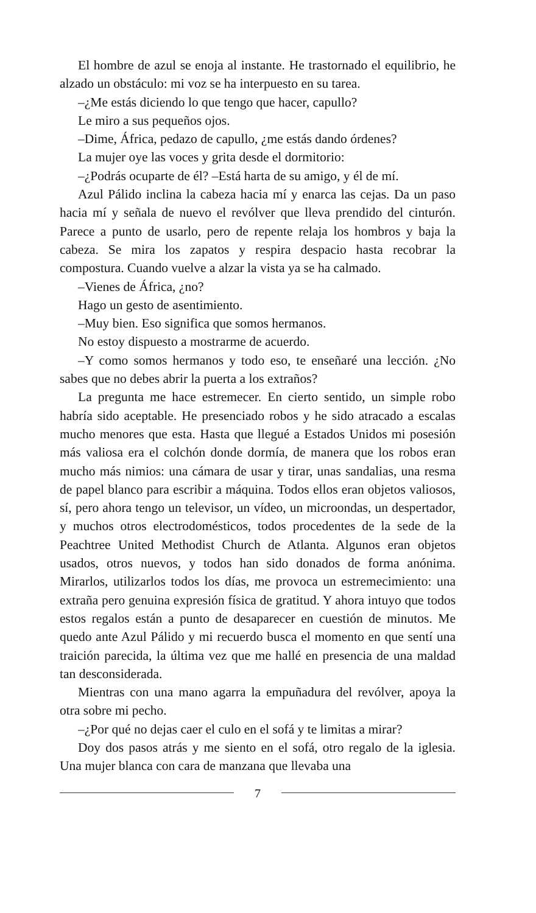El hombre de azul se enoja al instante. He trastornado el equilibrio, he alzado un obstáculo: mi voz se ha interpuesto en su tarea.
–¿Me estás diciendo lo que tengo que hacer, capullo?
Le miro a sus pequeños ojos.
–Dime, África, pedazo de capullo, ¿me estás dando órdenes?
La mujer oye las voces y grita desde el dormitorio:
–¿Podrás ocuparte de él? –Está harta de su amigo, y él de mí.
Azul Pálido inclina la cabeza hacia mí y enarca las cejas. Da un paso hacia mí y señala de nuevo el revólver que lleva prendido del cinturón. Parece a punto de usarlo, pero de repente relaja los hombros y baja la cabeza. Se mira los zapatos y respira despacio hasta recobrar la compostura. Cuando vuelve a alzar la vista ya se ha calmado.
–Vienes de África, ¿no?
Hago un gesto de asentimiento.
–Muy bien. Eso significa que somos hermanos.
No estoy dispuesto a mostrarme de acuerdo.
–Y como somos hermanos y todo eso, te enseñaré una lección. ¿No sabes que no debes abrir la puerta a los extraños?
La pregunta me hace estremecer. En cierto sentido, un simple robo habría sido aceptable. He presenciado robos y he sido atracado a escalas mucho menores que esta. Hasta que llegué a Estados Unidos mi posesión más valiosa era el colchón donde dormía, de manera que los robos eran mucho más nimios: una cámara de usar y tirar, unas sandalias, una resma de papel blanco para escribir a máquina. Todos ellos eran objetos valiosos, sí, pero ahora tengo un televisor, un vídeo, un microondas, un despertador, y muchos otros electrodomésticos, todos procedentes de la sede de la Peachtree United Methodist Church de Atlanta. Algunos eran objetos usados, otros nuevos, y todos han sido donados de forma anónima. Mirarlos, utilizarlos todos los días, me provoca un estremecimiento: una extraña pero genuina expresión física de gratitud. Y ahora intuyo que todos estos regalos están a punto de desaparecer en cuestión de minutos. Me quedo ante Azul Pálido y mi recuerdo busca el momento en que sentí una traición parecida, la última vez que me hallé en presencia de una maldad tan desconsiderada.
Mientras con una mano agarra la empuñadura del revólver, apoya la otra sobre mi pecho.
–¿Por qué no dejas caer el culo en el sofá y te limitas a mirar?
Doy dos pasos atrás y me siento en el sofá, otro regalo de la iglesia. Una mujer blanca con cara de manzana que llevaba una
7